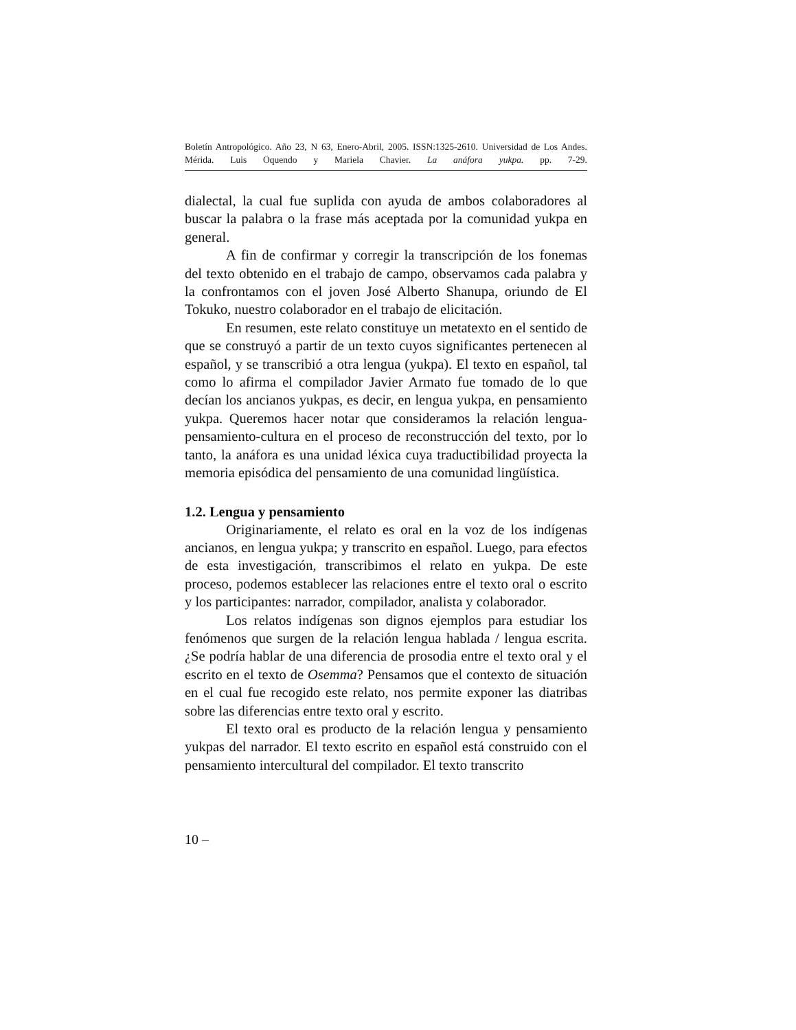Boletín Antropológico. Año 23, N 63, Enero-Abril, 2005. ISSN:1325-2610. Universidad de Los Andes. Mérida. Luis Oquendo y Mariela Chavier. La anáfora yukpa. pp. 7-29.
dialectal, la cual fue suplida con ayuda de ambos colaboradores al buscar la palabra o la frase más aceptada por la comunidad yukpa en general.
A fin de confirmar y corregir la transcripción de los fonemas del texto obtenido en el trabajo de campo, observamos cada palabra y la confrontamos con el joven José Alberto Shanupa, oriundo de El Tokuko, nuestro colaborador en el trabajo de elicitación.
En resumen, este relato constituye un metatexto en el sentido de que se construyó a partir de un texto cuyos significantes pertenecen al español, y se transcribió a otra lengua (yukpa). El texto en español, tal como lo afirma el compilador Javier Armato fue tomado de lo que decían los ancianos yukpas, es decir, en lengua yukpa, en pensamiento yukpa. Queremos hacer notar que consideramos la relación lengua-pensamiento-cultura en el proceso de reconstrucción del texto, por lo tanto, la anáfora es una unidad léxica cuya traductibilidad proyecta la memoria episódica del pensamiento de una comunidad lingüística.
1.2. Lengua y pensamiento
Originariamente, el relato es oral en la voz de los indígenas ancianos, en lengua yukpa; y transcrito en español. Luego, para efectos de esta investigación, transcribimos el relato en yukpa. De este proceso, podemos establecer las relaciones entre el texto oral o escrito y los participantes: narrador, compilador, analista y colaborador.
Los relatos indígenas son dignos ejemplos para estudiar los fenómenos que surgen de la relación lengua hablada / lengua escrita. ¿Se podría hablar de una diferencia de prosodia entre el texto oral y el escrito en el texto de Osemma? Pensamos que el contexto de situación en el cual fue recogido este relato, nos permite exponer las diatribas sobre las diferencias entre texto oral y escrito.
El texto oral es producto de la relación lengua y pensamiento yukpas del narrador. El texto escrito en español está construido con el pensamiento intercultural del compilador. El texto transcrito
10 –